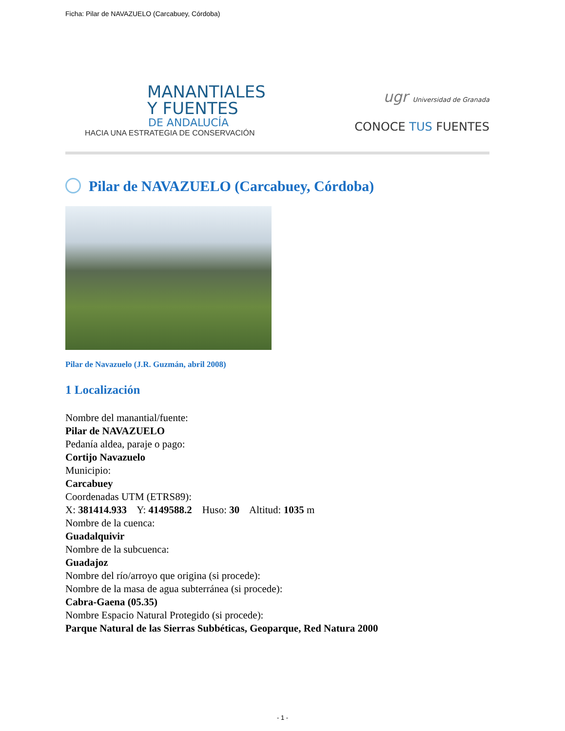Ficha: Pilar de NAVAZUELO (Carcabuey, Córdoba)
MANANTIALES
Y FUENTES
DE ANDALUCÍA
HACIA UNA ESTRATEGIA DE CONSERVACIÓN
ugr Universidad de Granada
CONOCE TUS FUENTES
Pilar de NAVAZUELO (Carcabuey, Córdoba)
Pilar de Navazuelo (J.R. Guzmán, abril 2008)
1 Localización
Nombre del manantial/fuente:
Pilar de NAVAZUELO
Pedanía aldea, paraje o pago:
Cortijo Navazuelo
Municipio:
Carcabuey
Coordenadas UTM (ETRS89):
X: 381414.933 Y: 4149588.2 Huso: 30 Altitud: 1035 m
Nombre de la cuenca:
Guadalquivir
Nombre de la subcuenca:
Guadajoz
Nombre del río/arroyo que origina (si procede):
Nombre de la masa de agua subterránea (si procede):
Cabra-Gaena (05.35)
Nombre Espacio Natural Protegido (si procede):
Parque Natural de las Sierras Subbéticas, Geoparque, Red Natura 2000
- 1 -